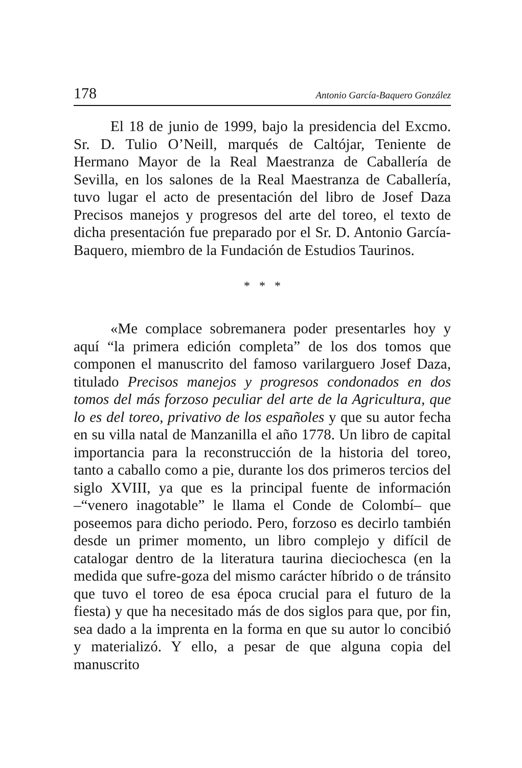178 Antonio García-Baquero González
El 18 de junio de 1999, bajo la presidencia del Excmo. Sr. D. Tulio O’Neill, marqués de Caltójar, Teniente de Hermano Mayor de la Real Maestranza de Caballería de Sevilla, en los salones de la Real Maestranza de Caballería, tuvo lugar el acto de presentación del libro de Josef Daza Precisos manejos y progresos del arte del toreo, el texto de dicha presentación fue preparado por el Sr. D. Antonio García-Baquero, miembro de la Fundación de Estudios Taurinos.
* * *
«Me complace sobremanera poder presentarles hoy y aquí “la primera edición completa” de los dos tomos que componen el manuscrito del famoso varilarguero Josef Daza, titulado Precisos manejos y progresos condonados en dos tomos del más forzoso peculiar del arte de la Agricultura, que lo es del toreo, privativo de los españoles y que su autor fecha en su villa natal de Manzanilla el año 1778. Un libro de capital importancia para la reconstrucción de la historia del toreo, tanto a caballo como a pie, durante los dos primeros tercios del siglo XVIII, ya que es la principal fuente de información –“venero inagotable” le llama el Conde de Colombí– que poseemos para dicho periodo. Pero, forzoso es decirlo también desde un primer momento, un libro complejo y difícil de catalogar dentro de la literatura taurina dieciochesca (en la medida que sufre-goza del mismo carácter híbrido o de tránsito que tuvo el toreo de esa época crucial para el futuro de la fiesta) y que ha necesitado más de dos siglos para que, por fin, sea dado a la imprenta en la forma en que su autor lo concibió y materializó. Y ello, a pesar de que alguna copia del manuscrito